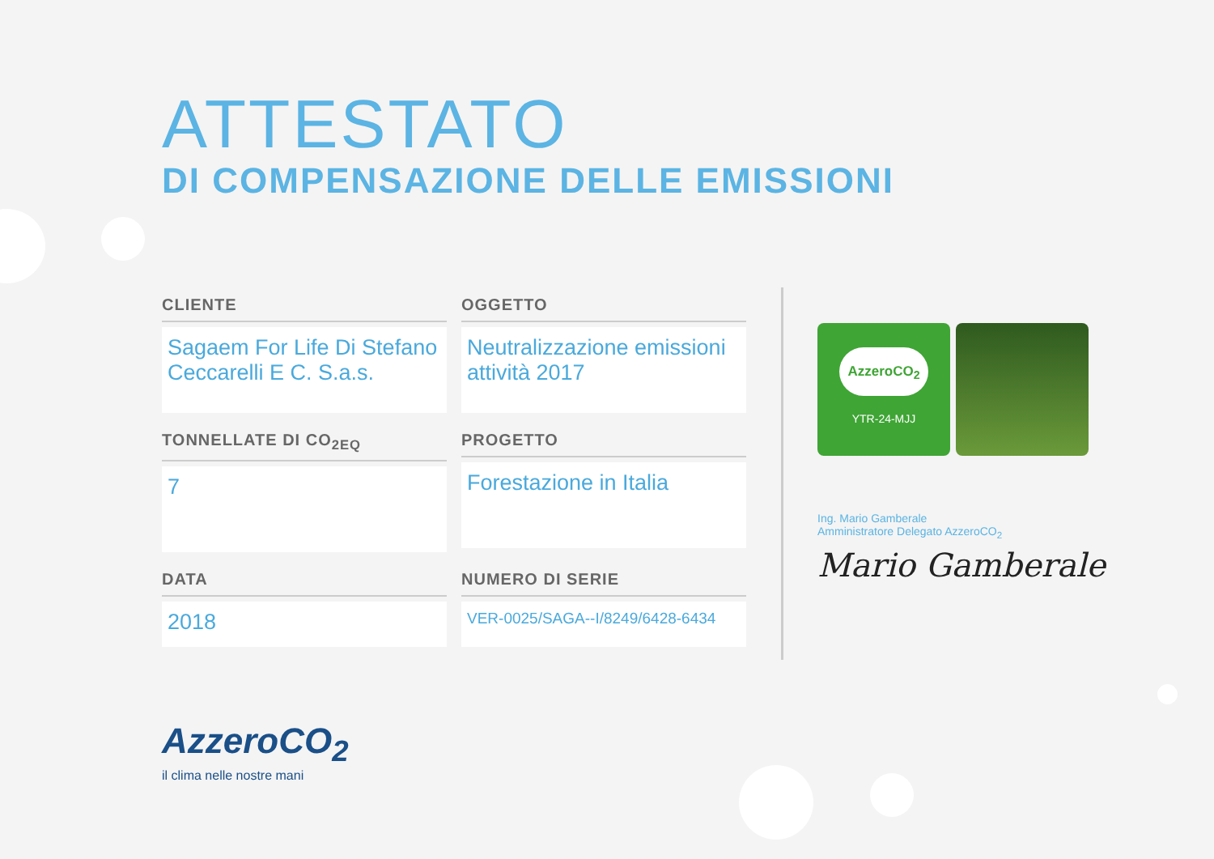ATTESTATO
DI COMPENSAZIONE DELLE EMISSIONI
CLIENTE
Sagaem For Life Di Stefano Ceccarelli E C. S.a.s.
OGGETTO
Neutralizzazione emissioni attività 2017
TONNELLATE DI CO<sub>2EQ</sub>
7
PROGETTO
Forestazione in Italia
DATA
2018
NUMERO DI SERIE
VER-0025/SAGA--I/8249/6428-6434
AzzeroCO<sub>2</sub>
YTR-24-MJJ
Ing. Mario Gamberale
Amministratore Delegato AzzeroCO<sub>2</sub>
Mario Gamberale
AzzeroCO<sub>2</sub>
il clima nelle nostre mani